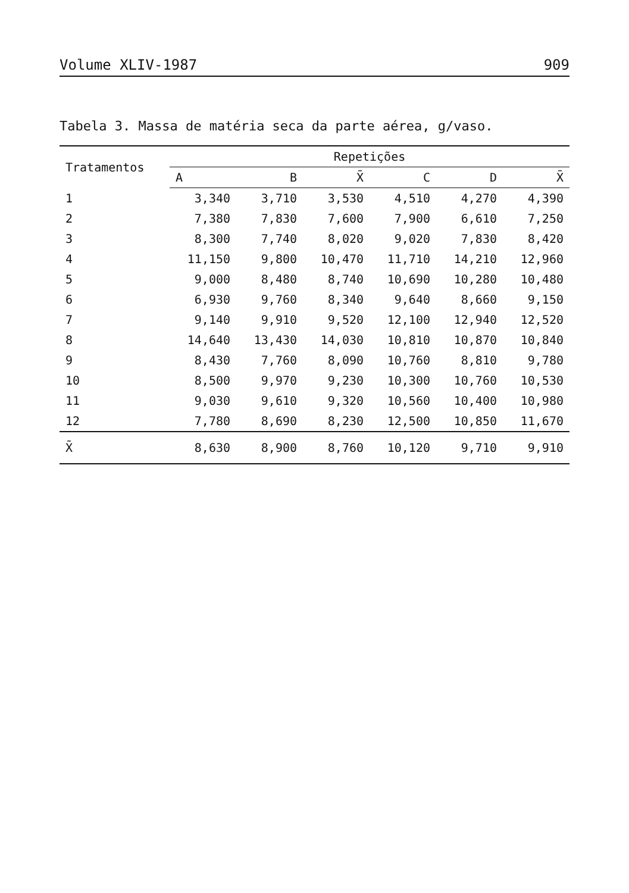Volume XLIV-1987 909
Tabela 3. Massa de matéria seca da parte aérea, g/vaso.
| Tratamentos | Repetições | | | | | |
| --- | --- | --- | --- | --- | --- | --- |
| | A | B | X̄ | C | D | X̄ |
| 1 | 3,340 | 3,710 | 3,530 | 4,510 | 4,270 | 4,390 |
| 2 | 7,380 | 7,830 | 7,600 | 7,900 | 6,610 | 7,250 |
| 3 | 8,300 | 7,740 | 8,020 | 9,020 | 7,830 | 8,420 |
| 4 | 11,150 | 9,800 | 10,470 | 11,710 | 14,210 | 12,960 |
| 5 | 9,000 | 8,480 | 8,740 | 10,690 | 10,280 | 10,480 |
| 6 | 6,930 | 9,760 | 8,340 | 9,640 | 8,660 | 9,150 |
| 7 | 9,140 | 9,910 | 9,520 | 12,100 | 12,940 | 12,520 |
| 8 | 14,640 | 13,430 | 14,030 | 10,810 | 10,870 | 10,840 |
| 9 | 8,430 | 7,760 | 8,090 | 10,760 | 8,810 | 9,780 |
| 10 | 8,500 | 9,970 | 9,230 | 10,300 | 10,760 | 10,530 |
| 11 | 9,030 | 9,610 | 9,320 | 10,560 | 10,400 | 10,980 |
| 12 | 7,780 | 8,690 | 8,230 | 12,500 | 10,850 | 11,670 |
| X̄ | 8,630 | 8,900 | 8,760 | 10,120 | 9,710 | 9,910 |